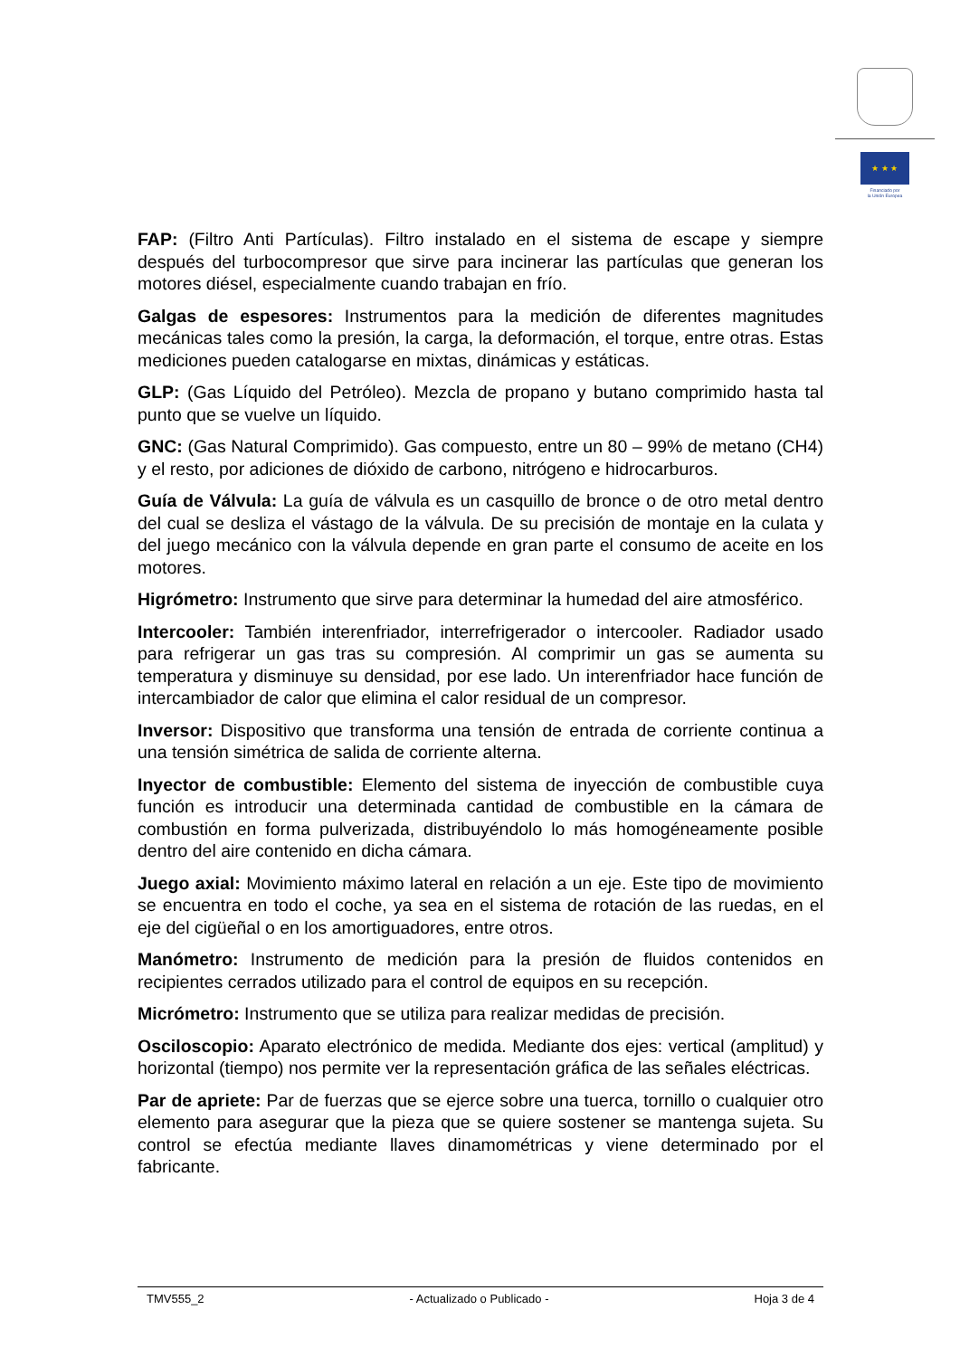★ ★ ★
Financiado por
la Unión Europea
FAP: (Filtro Anti Partículas). Filtro instalado en el sistema de escape y siempre después del turbocompresor que sirve para incinerar las partículas que generan los motores diésel, especialmente cuando trabajan en frío.
Galgas de espesores: Instrumentos para la medición de diferentes magnitudes mecánicas tales como la presión, la carga, la deformación, el torque, entre otras. Estas mediciones pueden catalogarse en mixtas, dinámicas y estáticas.
GLP: (Gas Líquido del Petróleo). Mezcla de propano y butano comprimido hasta tal punto que se vuelve un líquido.
GNC: (Gas Natural Comprimido). Gas compuesto, entre un 80 – 99% de metano (CH4) y el resto, por adiciones de dióxido de carbono, nitrógeno e hidrocarburos.
Guía de Válvula: La guía de válvula es un casquillo de bronce o de otro metal dentro del cual se desliza el vástago de la válvula. De su precisión de montaje en la culata y del juego mecánico con la válvula depende en gran parte el consumo de aceite en los motores.
Higrómetro: Instrumento que sirve para determinar la humedad del aire atmosférico.
Intercooler: También interenfriador, interrefrigerador o intercooler. Radiador usado para refrigerar un gas tras su compresión. Al comprimir un gas se aumenta su temperatura y disminuye su densidad, por ese lado. Un interenfriador hace función de intercambiador de calor que elimina el calor residual de un compresor.
Inversor: Dispositivo que transforma una tensión de entrada de corriente continua a una tensión simétrica de salida de corriente alterna.
Inyector de combustible: Elemento del sistema de inyección de combustible cuya función es introducir una determinada cantidad de combustible en la cámara de combustión en forma pulverizada, distribuyéndolo lo más homogéneamente posible dentro del aire contenido en dicha cámara.
Juego axial: Movimiento máximo lateral en relación a un eje. Este tipo de movimiento se encuentra en todo el coche, ya sea en el sistema de rotación de las ruedas, en el eje del cigüeñal o en los amortiguadores, entre otros.
Manómetro: Instrumento de medición para la presión de fluidos contenidos en recipientes cerrados utilizado para el control de equipos en su recepción.
Micrómetro: Instrumento que se utiliza para realizar medidas de precisión.
Osciloscopio: Aparato electrónico de medida. Mediante dos ejes: vertical (amplitud) y horizontal (tiempo) nos permite ver la representación gráfica de las señales eléctricas.
Par de apriete: Par de fuerzas que se ejerce sobre una tuerca, tornillo o cualquier otro elemento para asegurar que la pieza que se quiere sostener se mantenga sujeta. Su control se efectúa mediante llaves dinamométricas y viene determinado por el fabricante.
TMV555_2 - Actualizado o Publicado - Hoja 3 de 4